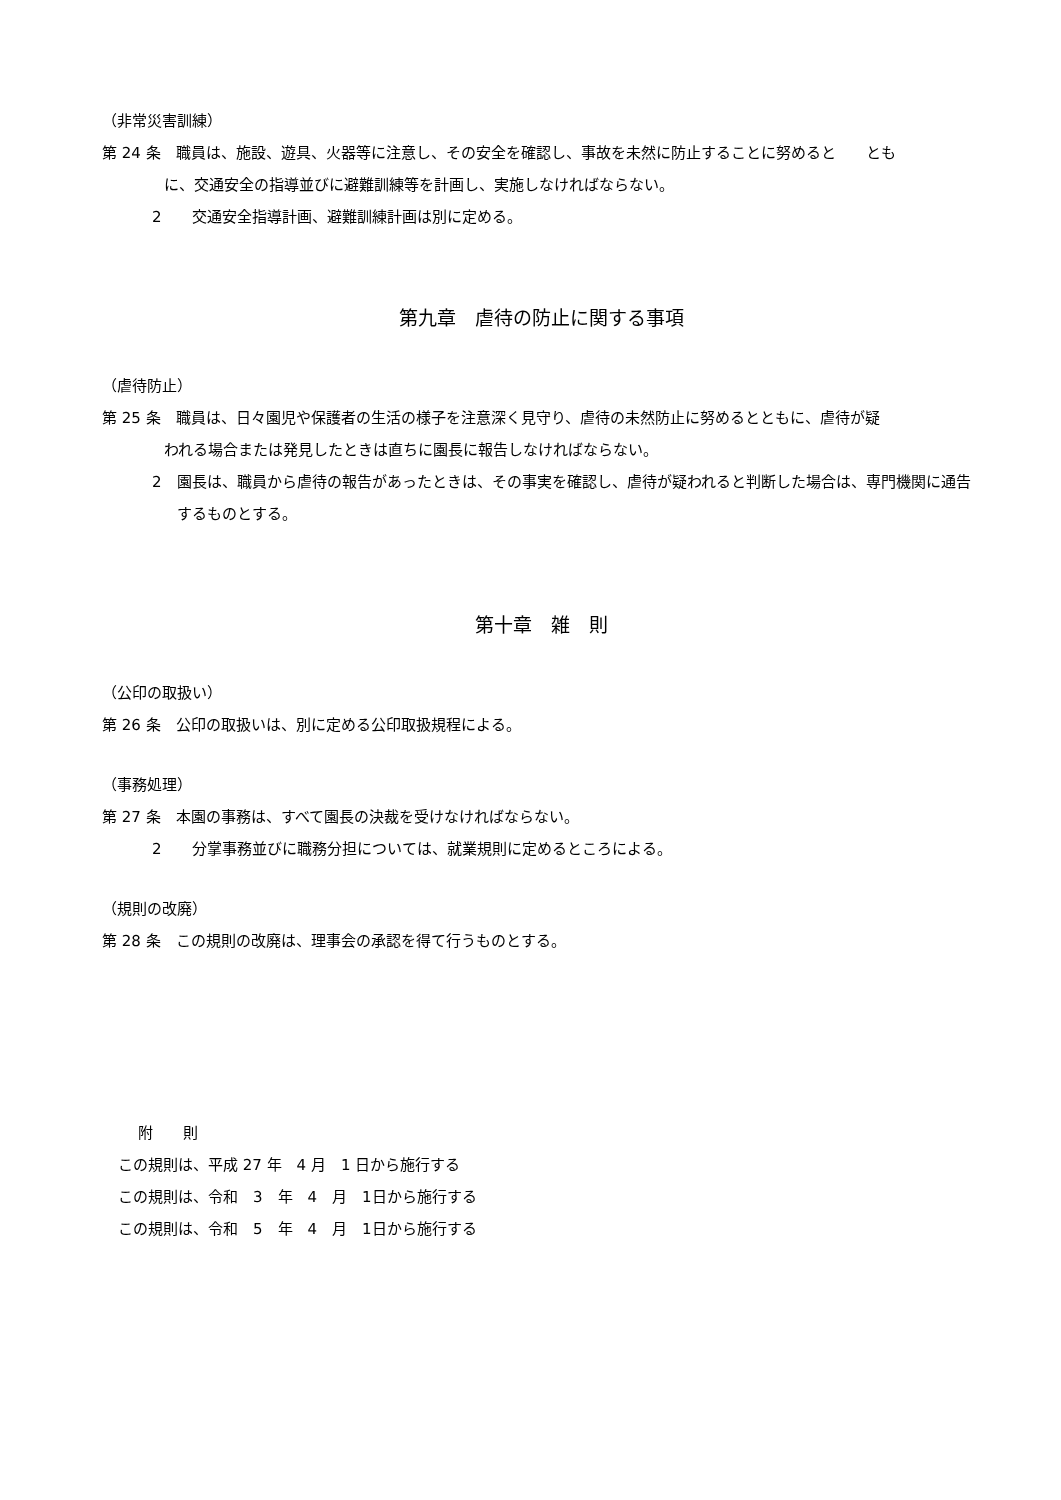（非常災害訓練）
第 24 条　職員は、施設、遊具、火器等に注意し、その安全を確認し、事故を未然に防止することに努めると　　とも
に、交通安全の指導並びに避難訓練等を計画し、実施しなければならない。
2　　交通安全指導計画、避難訓練計画は別に定める。
第九章　虐待の防止に関する事項
（虐待防止）
第 25 条　職員は、日々園児や保護者の生活の様子を注意深く見守り、虐待の未然防止に努めるとともに、虐待が疑
われる場合または発見したときは直ちに園長に報告しなければならない。
2　園長は、職員から虐待の報告があったときは、その事実を確認し、虐待が疑われると判断した場合は、専門機関に通告するものとする。
第十章　雑　則
（公印の取扱い）
第 26 条　公印の取扱いは、別に定める公印取扱規程による。
（事務処理）
第 27 条　本園の事務は、すべて園長の決裁を受けなければならない。
2　　分掌事務並びに職務分担については、就業規則に定めるところによる。
（規則の改廃）
第 28 条　この規則の改廃は、理事会の承認を得て行うものとする。
附　　則
この規則は、平成 27 年　4 月　1 日から施行する
この規則は、令和　3　年　4　月　1日から施行する
この規則は、令和　5　年　4　月　1日から施行する